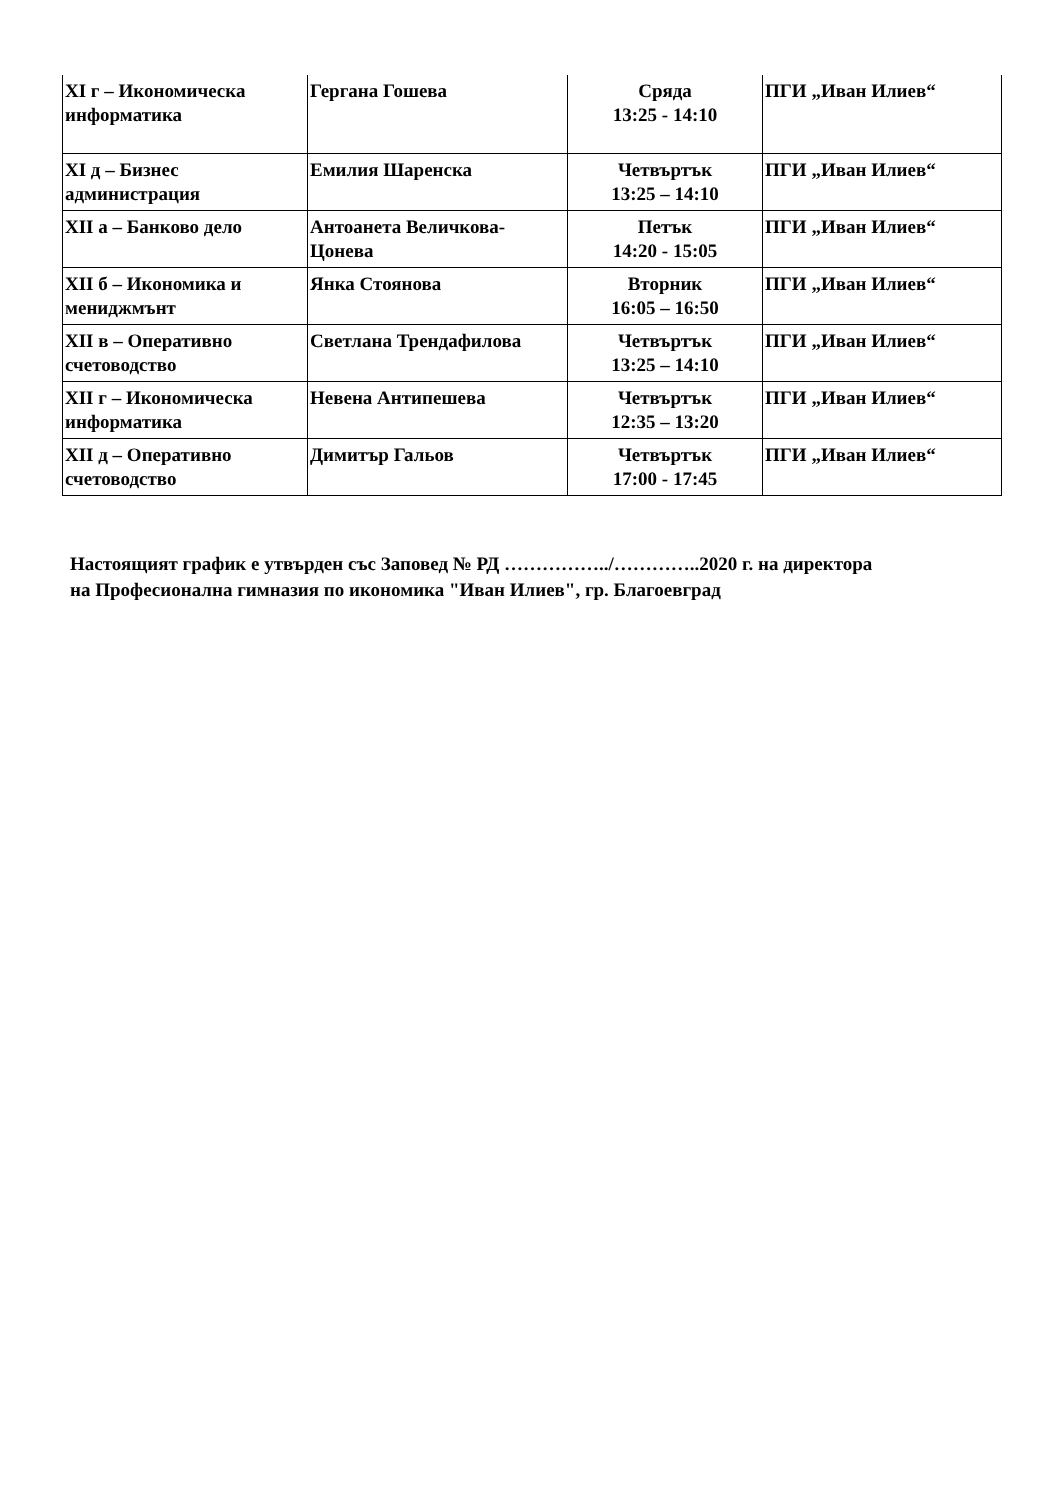| XI г – Икономическа информатика | Гергана Гошева | Сряда 13:25 - 14:10 | ПГИ „Иван Илиев“ |
| XI д – Бизнес администрация | Емилия Шаренска | Четвъртък 13:25 – 14:10 | ПГИ „Иван Илиев“ |
| XII а – Банково дело | Антоанета Величкова-Цонева | Петък 14:20 - 15:05 | ПГИ „Иван Илиев“ |
| XII б – Икономика и мениджмънт | Янка Стоянова | Вторник 16:05 – 16:50 | ПГИ „Иван Илиев“ |
| XII в – Оперативно счетоводство | Светлана Трендафилова | Четвъртък 13:25 – 14:10 | ПГИ „Иван Илиев“ |
| XII г – Икономическа информатика | Невена Антипешева | Четвъртък 12:35 – 13:20 | ПГИ „Иван Илиев“ |
| XII д – Оперативно счетоводство | Димитър Гальов | Четвъртък 17:00 - 17:45 | ПГИ „Иван Илиев“ |
Настоящият график е утвърден със Заповед № РД ……………../…………..2020 г. на директора
на Професионална гимназия по икономика "Иван Илиев", гр. Благоевград